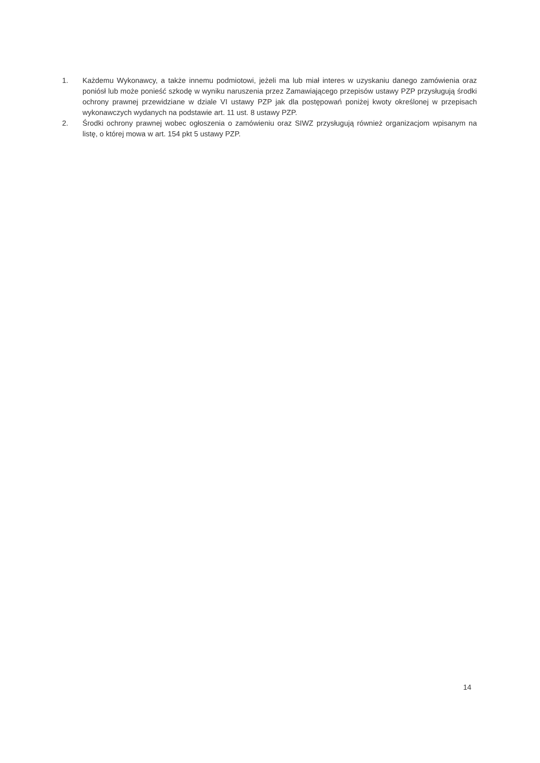1. Każdemu Wykonawcy, a także innemu podmiotowi, jeżeli ma lub miał interes w uzyskaniu danego zamówienia oraz poniósł lub może ponieść szkodę w wyniku naruszenia przez Zamawiającego przepisów ustawy PZP przysługują środki ochrony prawnej przewidziane w dziale VI ustawy PZP jak dla postępowań poniżej kwoty określonej w przepisach wykonawczych wydanych na podstawie art. 11 ust. 8 ustawy PZP.
2. Środki ochrony prawnej wobec ogłoszenia o zamówieniu oraz SIWZ przysługują również organizacjom wpisanym na listę, o której mowa w art. 154 pkt 5 ustawy PZP.
14